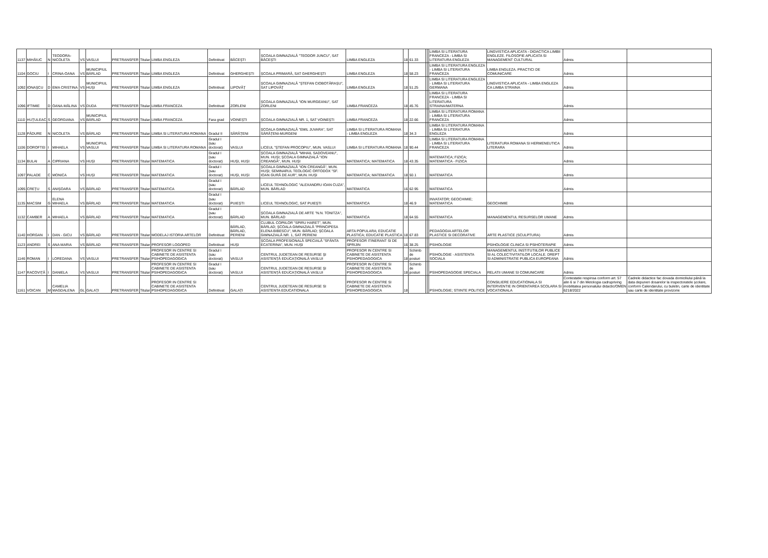| 1137 | MIHĂIUC | N | TEODORA-NICOLETA | VS | VASLUI | PRETRANSFER | Titular | LIMBA ENGLEZA | Definitivat | BĂCEȘTI | ȘCOALA GIMNAZIALĂ "TEODOR JUNCU", SAT BĂCEȘTI | LIMBA ENGLEZA | 18 | 61.33 | | | LIMBA SI LITERATURA FRANCEZA - LIMBA SI LITERATURA ENGLEZA | LINGVISTICA APLICATA - DIDACTICA LIMBII ENGLEZE. FILOSOFIE APLICATA SI MANAGEMENT CULTURAL | Admis | |
| 1104 | GOCIU | I | CRINA-OANA | VS | MUNICIPIUL BÂRLAD | PRETRANSFER | Titular | LIMBA ENGLEZA | Definitivat | GHERGHEȘTI | ȘCOALA PRIMARĂ, SAT GHERGHEȘTI | LIMBA ENGLEZA | 18 | 58.23 | | | LIMBA SI LITERATURA ENGLEZA - LIMBA SI LITERATURA FRANCEZA | LIMBA ENGLEZA. PRACTICI DE COMUNICARE | Admis | |
| 1092 | IONAȘCU | D | EMA CRISTINA | VS | MUNICIPIUL HUȘI | PRETRANSFER | Titular | LIMBA ENGLEZA | Definitivat | LIPOVĂȚ | ȘCOALA GIMNAZIALĂ "ȘTEFAN CIOBOTĂRAȘU", SAT LIPOVĂȚ | LIMBA ENGLEZA | 18 | 51.25 | | | LIMBA SI LITERATURA ENGLEZA - LIMBA SI LITERATURA GERMANA | LINGVISTICA APLICATA - LIMBA ENGLEZA CA LIMBA STRAINA | Admis | |
| 1096 | IFTIMIE | D | OANA-MĂLINA | VS | DUDA | PRETRANSFER | Titular | LIMBA FRANCEZA | Definitivat | ZORLENI | ȘCOALA GIMNAZIALĂ "ION MURGEANU", SAT ZORLENI | LIMBA FRANCEZA | 18 | 45.76 | | | LIMBA SI LITERATURA FRANCEZA - LIMBA SI LITERATURA STRAINA/MATERNA | | Admis | |
| 1110 | HUȚULEAC | S | GEORGIANA | VS | MUNICIPIUL BÂRLAD | PRETRANSFER | Titular | LIMBA FRANCEZA | Fara grad | VOINEȘTI | ȘCOALA GIMNAZIALĂ NR. 1, SAT VOINEȘTI | LIMBA FRANCEZA | 18 | 22.66 | | | LIMBA SI LITERATURA ROMANA - LIMBA SI LITERATURA FRANCEZA | | Admis | |
| 1128 | PĂDURE | N | NICOLETA | VS | BÂRLAD | PRETRANSFER | Titular | LIMBA SI LITERATURA ROMANA | Gradul II | SĂRĂȚENI | ȘCOALA GIMNAZIALĂ "EMIL JUVARA", SAT SĂRĂȚENI-MURGENI | LIMBA SI LITERATURA ROMANA - LIMBA ENGLEZA | 18 | 34.3 | | | LIMBA SI LITERATURA ROMANA - LIMBA SI LITERATURA ENGLEZA | | Admis | |
| 1106 | DOROFTEI | I | MIHAELA | VS | MUNICIPIUL VASLUI | PRETRANSFER | Titular | LIMBA SI LITERATURA ROMANA | Gradul I (sau doctorat) | VASLUI | LICEUL "ȘTEFAN PROCOPIU", MUN. VASLUI | LIMBA SI LITERATURA ROMANA | 18 | 90.44 | | | LIMBA SI LITERATURA ROMANA - LIMBA SI LITERATURA FRANCEZA | LITERATURA ROMANA SI HERMENEUTICA LITERARA | Admis | |
| 1134 | BULAI | A | CIPRIANA | VS | HUȘI | PRETRANSFER | Titular | MATEMATICA | Gradul I (sau doctorat) | HUȘI, HUȘI | ȘCOALA GIMNAZIALĂ "MIHAIL SADOVEANU", MUN. HUȘI; ȘCOALA GIMNAZIALĂ "ION CREANGĂ", MUN. HUȘI | MATEMATICA; MATEMATICA | 18 | 43.35 | | | MATEMATICA; FIZICA; MATEMATICA - FIZICA | | Admis | |
| 1097 | PALADE | C | MONICA | VS | HUȘI | PRETRANSFER | Titular | MATEMATICA | Gradul I (sau doctorat) | HUȘI, HUȘI | ȘCOALA GIMNAZIALĂ "ION CREANGĂ", MUN. HUȘI; SEMINARUL TEOLOGIC ORTODOX "SF. IOAN GURĂ DE AUR", MUN. HUȘI | MATEMATICA; MATEMATICA | 18 | 50.1 | | | MATEMATICA | | Admis | |
| 1095 | CREȚU | S | ANIȘOARA | VS | BÂRLAD | PRETRANSFER | Titular | MATEMATICA | Gradul I (sau doctorat) | BÂRLAD | LICEUL TEHNOLOGIC "ALEXANDRU IOAN CUZA", MUN. BÂRLAD | MATEMATICA | 16 | 62.95 | | | MATEMATICA | | Admis | |
| 1135 | MACSIM | G | ELENA MIHAELA | VS | BÂRLAD | PRETRANSFER | Titular | MATEMATICA | Gradul I (sau doctorat) | PUIEȘTI | LICEUL TEHNOLOGIC, SAT PUIEȘTI | MATEMATICA | 18 | 46.9 | | | INVATATOR; GEOCHIMIE; MATEMATICA | GEOCHIMIE | Admis | |
| 1132 | CAMBER | A | MIHAELA | VS | BÂRLAD | PRETRANSFER | Titular | MATEMATICA | Gradul I (sau doctorat) | BÂRLAD | ȘCOALA GIMNAZIALĂ DE ARTE "N.N. TONITZA", MUN. BÂRLAD | MATEMATICA | 18 | 64.55 | | | MATEMATICA | MANAGEMENTUL RESURSELOR UMANE | Admis | |
| 1140 | HORGAN | I | DAN - GICU | VS | BÂRLAD | PRETRANSFER | Titular | MODELAJ ISTORIA ARTELOR | Definitivat | BÂRLAD, BÂRLAD, PERIENI | CLUBUL COPIILOR "SPIRU HARET", MUN. BÂRLAD; ȘCOALA GIMNAZIALĂ "PRINCIPESA ELENA BIBESCU", MUN. BÂRLAD; ȘCOALA GIMNAZIALĂ NR. 1, SAT PERIENI | ARTA POPULARA; EDUCATIE PLASTICA; EDUCATIE PLASTICA | 18 | 67.83 | | | PEDAGOGIA ARTELOR PLASTICE SI DECORATIVE | ARTE PLASTICE (SCULPTURA) | Admis | |
| 1123 | ANDREI | S | ANA MARIA | VS | BÂRLAD | PRETRANSFER | Titular | PROFESOR LOGOPED | Definitivat | HUȘI | ȘCOALA PROFESIONALĂ SPECIALĂ "SFÂNTA ECATERINA", MUN. HUȘI | PROFESOR ITINERANT SI DE SPRIJIN | 16 | 38.25 | | | PSIHOLOGIE | PSIHOLOGIE CLINICA SI PSIHOTERAPIE | Admis | |
| 1146 | ROMAN | I | LOREDANA | VS | VASLUI | PRETRANSFER | Titular | PROFESOR IN CENTRE SI CABINETE DE ASISTENTA PSIHOPEDAGOGICA | Gradul I (sau doctorat) | VASLUI | CENTRUL JUDEȚEAN DE RESURSE ȘI ASISTENȚĂ EDUCAȚIONALĂ VASLUI | PROFESOR IN CENTRE SI CABINETE DE ASISTENTA PSIHOPEDAGOGICA | 18 | Schimb de posturi | | | PSIHOLOGIE - ASISTENTA SOCIALA | MANAGEMENTUL INSTITUTIILOR PUBLICE SI AL COLECTIVITATILOR LOCALE. DREPT SI ADMINISTRATIE PUBLICA EUROPEANA | Admis | |
| 1147 | RACOVIȚĂ | I | DANIELA | VS | VASLUI | PRETRANSFER | Titular | PROFESOR IN CENTRE SI CABINETE DE ASISTENTA PSIHOPEDAGOGICA | Gradul I (sau doctorat) | VASLUI | CENTRUL JUDEȚEAN DE RESURSE ȘI ASISTENȚĂ EDUCAȚIONALĂ VASLUI | PROFESOR IN CENTRE SI CABINETE DE ASISTENTA PSIHOPEDAGOGICA | 18 | Schimb de posturi | | | PSIHOPEDAGOGIE SPECIALA | RELATII UMANE SI COMUNICARE | Admis | |
| 1161 | VOICAN | M | CAMELIA MAGDALENA | GL | GALAȚI | PRETRANSFER | Titular | PROFESOR IN CENTRE SI CABINETE DE ASISTENTA PSIHOPEDAGOGICA | Definitivat | GALAȚI | CENTRUL JUDETEAN DE RESURSE SI ASISTENTA EDUCATIONALA | PROFESOR IN CENTRE SI CABINETE DE ASISTENTA PSIHOPEDAGOGICA | 18 | | | | PSIHOLOGIE; STIINTE POLITICE | CONSILIERE EDUCATIONALA SI INTERVENTIE IN ORIENTAREA SCOLARA SI VOCATIONALA | Contestatie respinsa conform art. 57 alin 6 si 7 din Metologia cadrupriving mobilitatea personalului didactic/OMEN 6218/2022 | Cadrele didactice fac dovada domiciliului până la data depuneri dosarelor la inspectoratele școlare, conform Calendarului, cu buletin, carte de identitate sau carte de identitate provizorie |